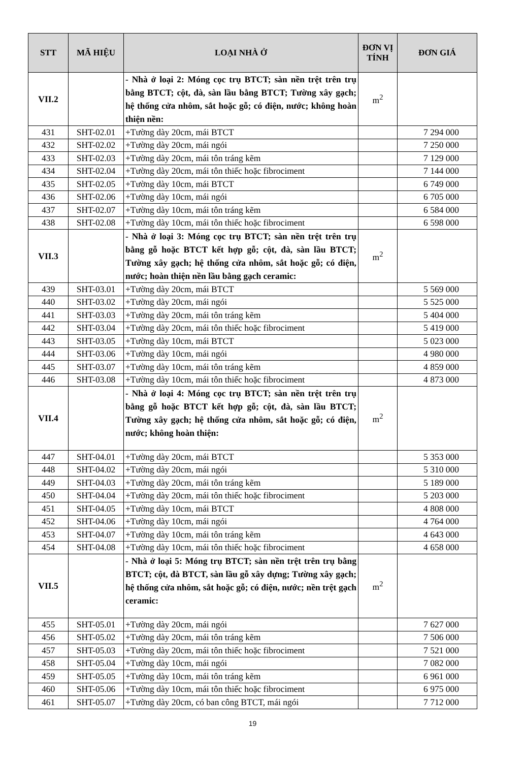| STT | MÃ HIỆU | LOẠI NHÀ Ở | ĐƠN VỊ TÍNH | ĐƠN GIÁ |
| --- | --- | --- | --- | --- |
| VII.2 | | - Nhà ở loại 2: Móng cọc trụ BTCT; sàn nền trệt trên trụ bằng BTCT; cột, đà, sàn lầu bằng BTCT; Tường xây gạch; hệ thống cửa nhôm, sắt hoặc gỗ; có điện, nước; không hoàn thiện nền: | m<sup>2</sup> | |
| 431 | SHT-02.01 | +Tường dày 20cm, mái BTCT | | 7 294 000 |
| 432 | SHT-02.02 | +Tường dày 20cm, mái ngói | | 7 250 000 |
| 433 | SHT-02.03 | +Tường dày 20cm, mái tôn tráng kẽm | | 7 129 000 |
| 434 | SHT-02.04 | +Tường dày 20cm, mái tôn thiếc hoặc fibrociment | | 7 144 000 |
| 435 | SHT-02.05 | +Tường dày 10cm, mái BTCT | | 6 749 000 |
| 436 | SHT-02.06 | +Tường dày 10cm, mái ngói | | 6 705 000 |
| 437 | SHT-02.07 | +Tường dày 10cm, mái tôn tráng kẽm | | 6 584 000 |
| 438 | SHT-02.08 | +Tường dày 10cm, mái tôn thiếc hoặc fibrociment | | 6 598 000 |
| VII.3 | | - Nhà ở loại 3: Móng cọc trụ BTCT; sàn nền trệt trên trụ bằng gỗ hoặc BTCT kết hợp gỗ; cột, đà, sàn lầu BTCT; Tường xây gạch; hệ thống cửa nhôm, sắt hoặc gỗ; có điện, nước; hoàn thiện nền lầu bằng gạch ceramic: | m<sup>2</sup> | |
| 439 | SHT-03.01 | +Tường dày 20cm, mái BTCT | | 5 569 000 |
| 440 | SHT-03.02 | +Tường dày 20cm, mái ngói | | 5 525 000 |
| 441 | SHT-03.03 | +Tường dày 20cm, mái tôn tráng kẽm | | 5 404 000 |
| 442 | SHT-03.04 | +Tường dày 20cm, mái tôn thiếc hoặc fibrociment | | 5 419 000 |
| 443 | SHT-03.05 | +Tường dày 10cm, mái BTCT | | 5 023 000 |
| 444 | SHT-03.06 | +Tường dày 10cm, mái ngói | | 4 980 000 |
| 445 | SHT-03.07 | +Tường dày 10cm, mái tôn tráng kẽm | | 4 859 000 |
| 446 | SHT-03.08 | +Tường dày 10cm, mái tôn thiếc hoặc fibrociment | | 4 873 000 |
| VII.4 | | - Nhà ở loại 4: Móng cọc trụ BTCT; sàn nền trệt trên trụ bằng gỗ hoặc BTCT kết hợp gỗ; cột, đà, sàn lầu BTCT; Tường xây gạch; hệ thống cửa nhôm, sắt hoặc gỗ; có điện, nước; không hoàn thiện: | m<sup>2</sup> | |
| 447 | SHT-04.01 | +Tường dày 20cm, mái BTCT | | 5 353 000 |
| 448 | SHT-04.02 | +Tường dày 20cm, mái ngói | | 5 310 000 |
| 449 | SHT-04.03 | +Tường dày 20cm, mái tôn tráng kẽm | | 5 189 000 |
| 450 | SHT-04.04 | +Tường dày 20cm, mái tôn thiếc hoặc fibrociment | | 5 203 000 |
| 451 | SHT-04.05 | +Tường dày 10cm, mái BTCT | | 4 808 000 |
| 452 | SHT-04.06 | +Tường dày 10cm, mái ngói | | 4 764 000 |
| 453 | SHT-04.07 | +Tường dày 10cm, mái tôn tráng kẽm | | 4 643 000 |
| 454 | SHT-04.08 | +Tường dày 10cm, mái tôn thiếc hoặc fibrociment | | 4 658 000 |
| VII.5 | | - Nhà ở loại 5: Móng trụ BTCT; sàn nền trệt trên trụ bằng BTCT; cột, đà BTCT, sàn lầu gỗ xây dựng; Tường xây gạch; hệ thống cửa nhôm, sắt hoặc gỗ; có điện, nước; nền trệt gạch ceramic: | m<sup>2</sup> | |
| 455 | SHT-05.01 | +Tường dày 20cm, mái ngói | | 7 627 000 |
| 456 | SHT-05.02 | +Tường dày 20cm, mái tôn tráng kẽm | | 7 506 000 |
| 457 | SHT-05.03 | +Tường dày 20cm, mái tôn thiếc hoặc fibrociment | | 7 521 000 |
| 458 | SHT-05.04 | +Tường dày 10cm, mái ngói | | 7 082 000 |
| 459 | SHT-05.05 | +Tường dày 10cm, mái tôn tráng kẽm | | 6 961 000 |
| 460 | SHT-05.06 | +Tường dày 10cm, mái tôn thiếc hoặc fibrociment | | 6 975 000 |
| 461 | SHT-05.07 | +Tường dày 20cm, có ban công BTCT, mái ngói | | 7 712 000 |
19